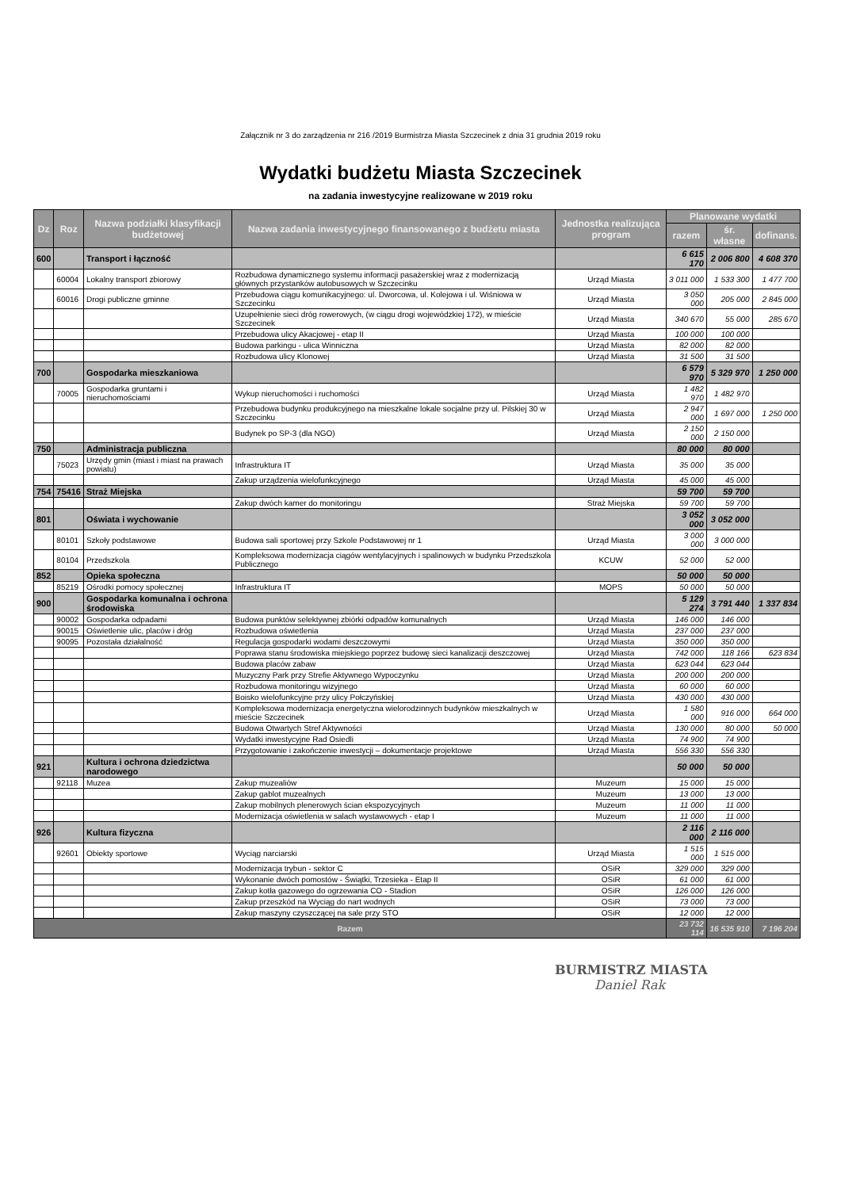Załącznik nr 3 do zarządzenia nr 216 /2019 Burmistrza Miasta Szczecinek z dnia 31 grudnia 2019 roku
Wydatki budżetu Miasta Szczecinek
na zadania inwestycyjne realizowane w 2019 roku
| Dz | Roz | Nazwa podziałki klasyfikacji budżetowej | Nazwa zadania inwestycyjnego finansowanego z budżetu miasta | Jednostka realizująca program | Planowane wydatki | | |
| --- | --- | --- | --- | --- | --- | --- | --- |
| | | | | | razem | śr. własne | dofinans. |
| 600 | | Transport i łączność | | | 6 615 170 | 2 006 800 | 4 608 370 |
| | 60004 | Lokalny transport zbiorowy | Rozbudowa dynamicznego systemu informacji pasażerskiej wraz z modernizacją głównych przystanków autobusowych w Szczecinku | Urząd Miasta | 3 011 000 | 1 533 300 | 1 477 700 |
| | 60016 | Drogi publiczne gminne | Przebudowa ciągu komunikacyjnego: ul. Dworcowa, ul. Kolejowa i ul. Wiśniowa w Szczecinku | Urząd Miasta | 3 050 000 | 205 000 | 2 845 000 |
| | | | Uzupełnienie sieci dróg rowerowych, (w ciągu drogi wojewódzkiej 172), w mieście Szczecinek | Urząd Miasta | 340 670 | 55 000 | 285 670 |
| | | | Przebudowa ulicy Akacjowej - etap II | Urząd Miasta | 100 000 | 100 000 | |
| | | | Budowa parkingu - ulica Winniczna | Urząd Miasta | 82 000 | 82 000 | |
| | | | Rozbudowa ulicy Klonowej | Urząd Miasta | 31 500 | 31 500 | |
| 700 | | Gospodarka mieszkaniowa | | | 6 579 970 | 5 329 970 | 1 250 000 |
| | 70005 | Gospodarka gruntami i nieruchomościami | Wykup nieruchomości i ruchomości | Urząd Miasta | 1 482 970 | 1 482 970 | |
| | | | Przebudowa budynku produkcyjnego na mieszkalne lokale socjalne przy ul. Pilskiej 30 w Szczecinku | Urząd Miasta | 2 947 000 | 1 697 000 | 1 250 000 |
| | | | Budynek po SP-3 (dla NGO) | Urząd Miasta | 2 150 000 | 2 150 000 | |
| 750 | | Administracja publiczna | | | 80 000 | 80 000 | |
| | 75023 | Urzędy gmin (miast i miast na prawach powiatu) | Infrastruktura IT | Urząd Miasta | 35 000 | 35 000 | |
| | | | Zakup urządzenia wielofunkcyjnego | Urząd Miasta | 45 000 | 45 000 | |
| 754 | 75416 | Straż Miejska | | | 59 700 | 59 700 | |
| | | | Zakup dwóch kamer do monitoringu | Straż Miejska | 59 700 | 59 700 | |
| 801 | | Oświata i wychowanie | | | 3 052 000 | 3 052 000 | |
| | 80101 | Szkoły podstawowe | Budowa sali sportowej przy Szkole Podstawowej nr 1 | Urząd Miasta | 3 000 000 | 3 000 000 | |
| | 80104 | Przedszkola | Kompleksowa modernizacja ciągów wentylacyjnych i spalinowych w budynku Przedszkola Publicznego | KCUW | 52 000 | 52 000 | |
| 852 | | Opieka społeczna | | | 50 000 | 50 000 | |
| | 85219 | Ośrodki pomocy społecznej | Infrastruktura IT | MOPS | 50 000 | 50 000 | |
| 900 | | Gospodarka komunalna i ochrona środowiska | | | 5 129 274 | 3 791 440 | 1 337 834 |
| | 90002 | Gospodarka odpadami | Budowa punktów selektywnej zbiórki odpadów komunalnych | Urząd Miasta | 146 000 | 146 000 | |
| | 90015 | Oświetlenie ulic, placów i dróg | Rozbudowa oświetlenia | Urząd Miasta | 237 000 | 237 000 | |
| | 90095 | Pozostała działalność | Regulacja gospodarki wodami deszczowymi | Urząd Miasta | 350 000 | 350 000 | |
| | | | Poprawa stanu środowiska miejskiego poprzez budowę sieci kanalizacji deszczowej | Urząd Miasta | 742 000 | 118 166 | 623 834 |
| | | | Budowa placów zabaw | Urząd Miasta | 623 044 | 623 044 | |
| | | | Muzyczny Park przy Strefie Aktywnego Wypoczynku | Urząd Miasta | 200 000 | 200 000 | |
| | | | Rozbudowa monitoringu wizyjnego | Urząd Miasta | 60 000 | 60 000 | |
| | | | Boisko wielofunkcyjne przy ulicy Połczyńskiej | Urząd Miasta | 430 000 | 430 000 | |
| | | | Kompleksowa modernizacja energetyczna wielorodzinnych budynków mieszkalnych w mieście Szczecinek | Urząd Miasta | 1 580 000 | 916 000 | 664 000 |
| | | | Budowa Otwartych Stref Aktywności | Urząd Miasta | 130 000 | 80 000 | 50 000 |
| | | | Wydatki inwestycyjne Rad Osiedli | Urząd Miasta | 74 900 | 74 900 | |
| | | | Przygotowanie i zakończenie inwestycji – dokumentacje projektowe | Urząd Miasta | 556 330 | 556 330 | |
| 921 | | Kultura i ochrona dziedzictwa narodowego | | | 50 000 | 50 000 | |
| | 92118 | Muzea | Zakup muzealiów | Muzeum | 15 000 | 15 000 | |
| | | | Zakup gablot muzealnych | Muzeum | 13 000 | 13 000 | |
| | | | Zakup mobilnych plenerowych ścian ekspozycyjnych | Muzeum | 11 000 | 11 000 | |
| | | | Modernizacja oświetlenia w salach wystawowych - etap I | Muzeum | 11 000 | 11 000 | |
| 926 | | Kultura fizyczna | | | 2 116 000 | 2 116 000 | |
| | 92601 | Obiekty sportowe | Wyciąg narciarski | Urząd Miasta | 1 515 000 | 1 515 000 | |
| | | | Modernizacja trybun - sektor C | OSiR | 329 000 | 329 000 | |
| | | | Wykonanie dwóch pomostów - Świątki, Trzesieka - Etap II | OSiR | 61 000 | 61 000 | |
| | | | Zakup kotła gazowego do ogrzewania CO - Stadion | OSiR | 126 000 | 126 000 | |
| | | | Zakup przeszkód na Wyciąg do nart wodnych | OSiR | 73 000 | 73 000 | |
| | | | Zakup maszyny czyszczącej na sale przy STO | OSiR | 12 000 | 12 000 | |
| Razem | | | | | 23 732 114 | 16 535 910 | 7 196 204 |
BURMISTRZ MIASTA
Daniel Rak